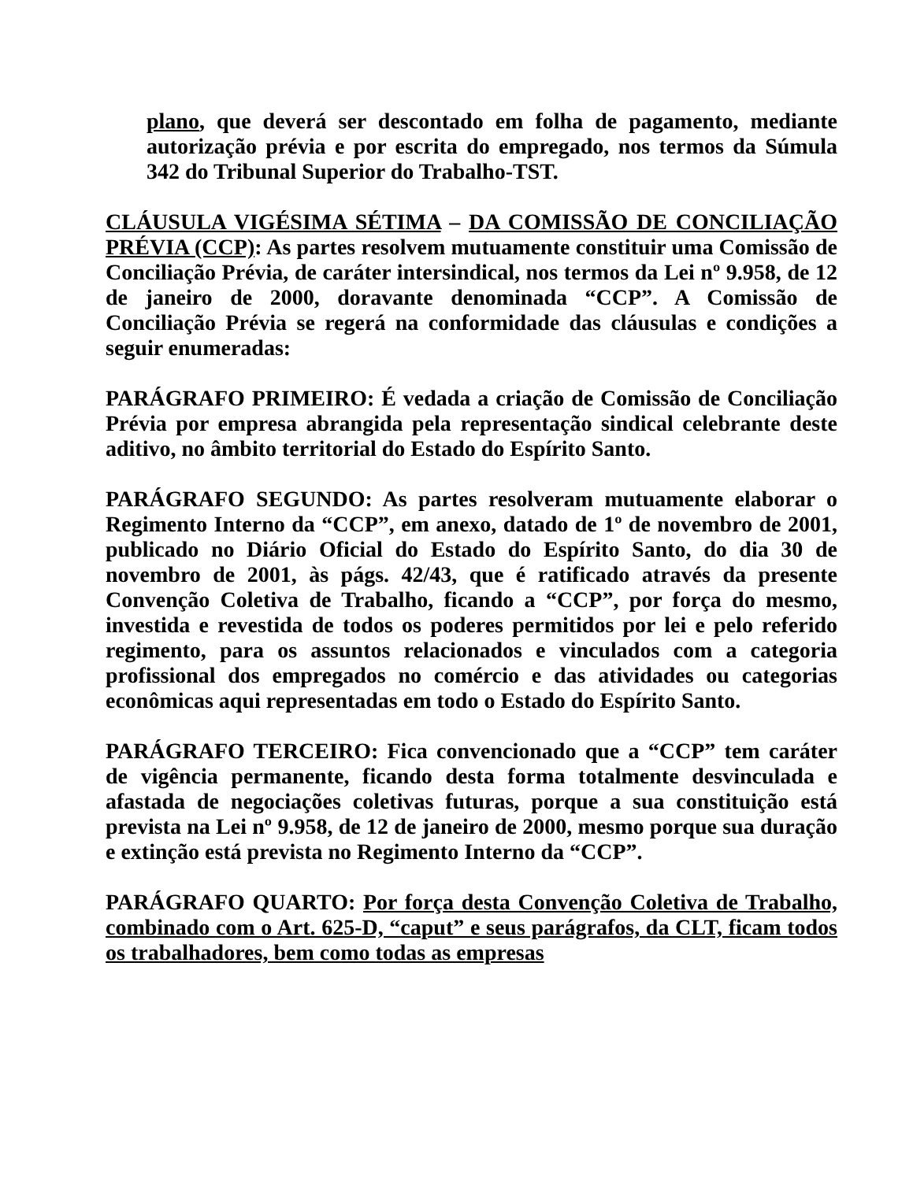plano, que deverá ser descontado em folha de pagamento, mediante autorização prévia e por escrita do empregado, nos termos da Súmula 342 do Tribunal Superior do Trabalho-TST.
CLÁUSULA VIGÉSIMA SÉTIMA – DA COMISSÃO DE CONCILIAÇÃO PRÉVIA (CCP): As partes resolvem mutuamente constituir uma Comissão de Conciliação Prévia, de caráter intersindical, nos termos da Lei nº 9.958, de 12 de janeiro de 2000, doravante denominada “CCP”. A Comissão de Conciliação Prévia se regerá na conformidade das cláusulas e condições a seguir enumeradas:
PARÁGRAFO PRIMEIRO: É vedada a criação de Comissão de Conciliação Prévia por empresa abrangida pela representação sindical celebrante deste aditivo, no âmbito territorial do Estado do Espírito Santo.
PARÁGRAFO SEGUNDO: As partes resolveram mutuamente elaborar o Regimento Interno da “CCP”, em anexo, datado de 1º de novembro de 2001, publicado no Diário Oficial do Estado do Espírito Santo, do dia 30 de novembro de 2001, às págs. 42/43, que é ratificado através da presente Convenção Coletiva de Trabalho, ficando a “CCP”, por força do mesmo, investida e revestida de todos os poderes permitidos por lei e pelo referido regimento, para os assuntos relacionados e vinculados com a categoria profissional dos empregados no comércio e das atividades ou categorias econômicas aqui representadas em todo o Estado do Espírito Santo.
PARÁGRAFO TERCEIRO: Fica convencionado que a “CCP” tem caráter de vigência permanente, ficando desta forma totalmente desvinculada e afastada de negociações coletivas futuras, porque a sua constituição está prevista na Lei nº 9.958, de 12 de janeiro de 2000, mesmo porque sua duração e extinção está prevista no Regimento Interno da “CCP”.
PARÁGRAFO QUARTO: Por força desta Convenção Coletiva de Trabalho, combinado com o Art. 625-D, “caput” e seus parágrafos, da CLT, ficam todos os trabalhadores, bem como todas as empresas